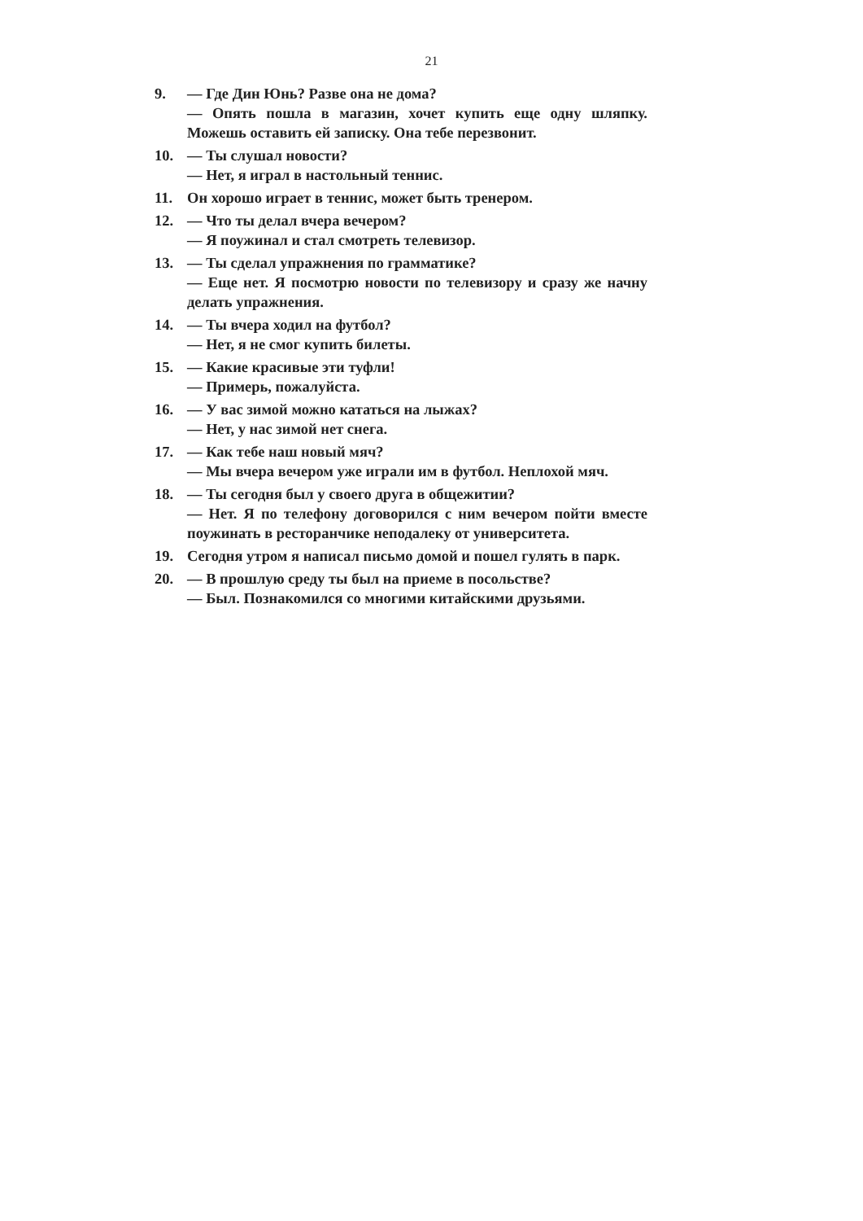21
9. — Где Дин Юнь? Разве она не дома?
— Опять пошла в магазин, хочет купить еще одну шляпку. Можешь оставить ей записку. Она тебе перезвонит.
10. — Ты слушал новости?
— Нет, я играл в настольный теннис.
11. Он хорошо играет в теннис, может быть тренером.
12. — Что ты делал вчера вечером?
— Я поужинал и стал смотреть телевизор.
13. — Ты сделал упражнения по грамматике?
— Еще нет. Я посмотрю новости по телевизору и сразу же начну делать упражнения.
14. — Ты вчера ходил на футбол?
— Нет, я не смог купить билеты.
15. — Какие красивые эти туфли!
— Примерь, пожалуйста.
16. — У вас зимой можно кататься на лыжах?
— Нет, у нас зимой нет снега.
17. — Как тебе наш новый мяч?
— Мы вчера вечером уже играли им в футбол. Неплохой мяч.
18. — Ты сегодня был у своего друга в общежитии?
— Нет. Я по телефону договорился с ним вечером пойти вместе поужинать в ресторанчике неподалеку от университета.
19. Сегодня утром я написал письмо домой и пошел гулять в парк.
20. — В прошлую среду ты был на приеме в посольстве?
— Был. Познакомился со многими китайскими друзьями.